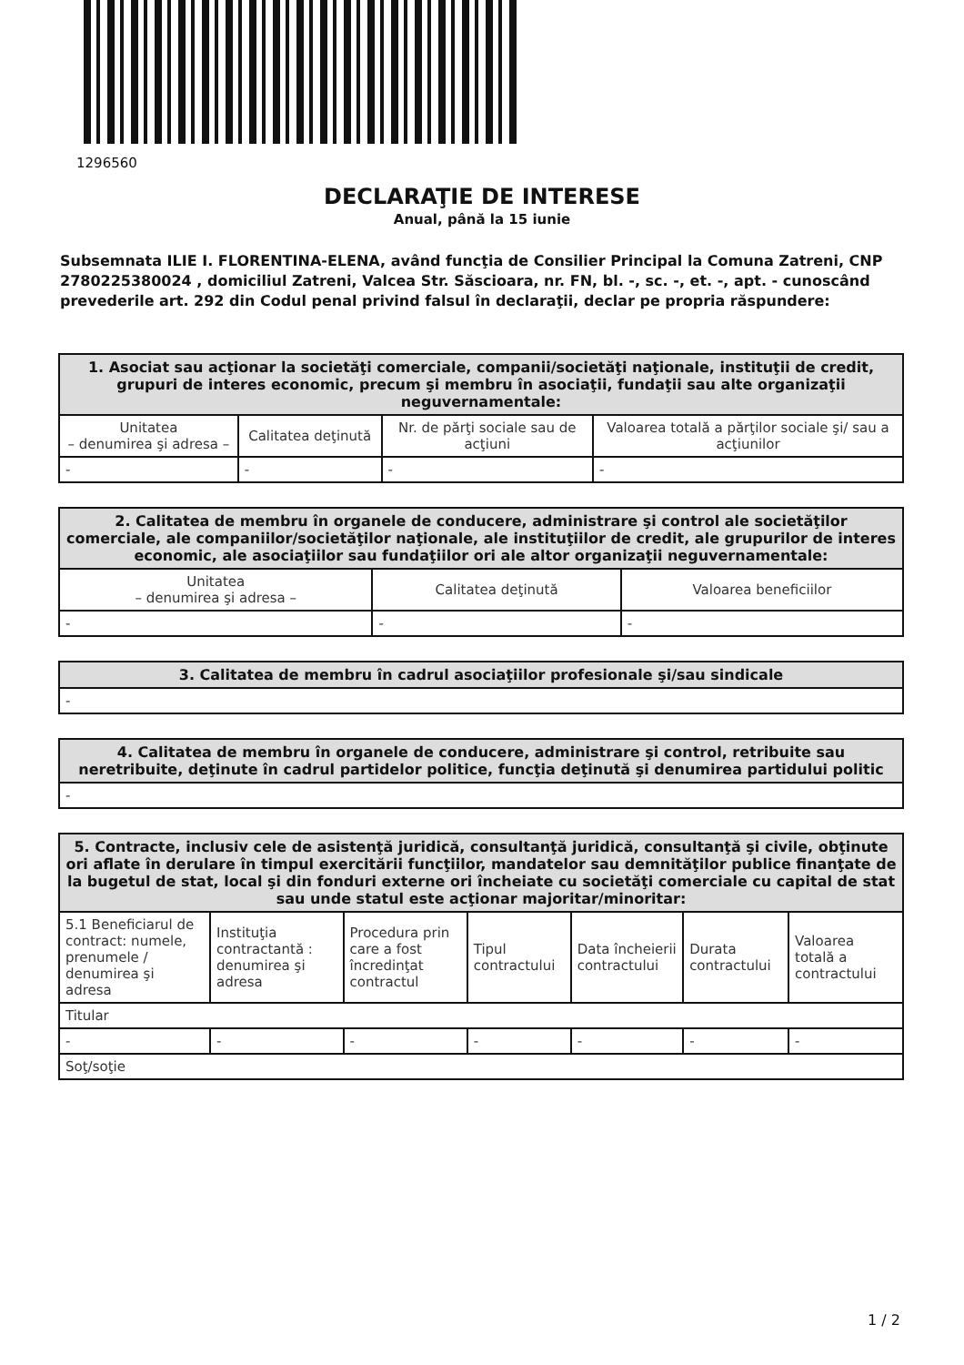1296560
DECLARAŢIE DE INTERESE
Anual, până la 15 iunie
Subsemnata ILIE I. FLORENTINA-ELENA, având funcţia de Consilier Principal la Comuna Zatreni, CNP 2780225380024 , domiciliul Zatreni, Valcea Str. Săscioara, nr. FN, bl. -, sc. -, et. -, apt. - cunoscând prevederile art. 292 din Codul penal privind falsul în declaraţii, declar pe propria răspundere:
| 1. Asociat sau acţionar la societăţi comerciale, companii/societăţi naţionale, instituţii de credit, grupuri de interes economic, precum şi membru în asociaţii, fundaţii sau alte organizaţii neguvernamentale: | | | |
| --- | --- | --- | --- |
| Unitatea – denumirea şi adresa – | Calitatea deţinută | Nr. de părţi sociale sau de acţiuni | Valoarea totală a părţilor sociale şi/ sau a acţiunilor |
| - | - | - | - |
| 2. Calitatea de membru în organele de conducere, administrare şi control ale societăţilor comerciale, ale companiilor/societăţilor naţionale, ale instituţiilor de credit, ale grupurilor de interes economic, ale asociaţiilor sau fundaţiilor ori ale altor organizaţii neguvernamentale: | | |
| --- | --- | --- |
| Unitatea – denumirea şi adresa – | Calitatea deţinută | Valoarea beneficiilor |
| - | - | - |
| 3. Calitatea de membru în cadrul asociaţiilor profesionale şi/sau sindicale |
| --- |
| - |
| 4. Calitatea de membru în organele de conducere, administrare şi control, retribuite sau neretribuite, deţinute în cadrul partidelor politice, funcţia deţinută şi denumirea partidului politic |
| --- |
| - |
| 5. Contracte, inclusiv cele de asistenţă juridică, consultanţă juridică, consultanţă şi civile, obţinute ori aflate în derulare în timpul exercitării funcţiilor, mandatelor sau demnităţilor publice finanţate de la bugetul de stat, local şi din fonduri externe ori încheiate cu societăţi comerciale cu capital de stat sau unde statul este acţionar majoritar/minoritar: | | | | | | |
| --- | --- | --- | --- | --- | --- | --- |
| 5.1 Beneficiarul de contract: numele, prenumele / denumirea şi adresa | Instituţia contractantă : denumirea şi adresa | Procedura prin care a fost încredinţat contractul | Tipul contractului | Data încheierii contractului | Durata contractului | Valoarea totală a contractului |
| Titular | | | | | | |
| - | - | - | - | - | - | - |
| Soţ/soţie | | | | | | |
1 / 2